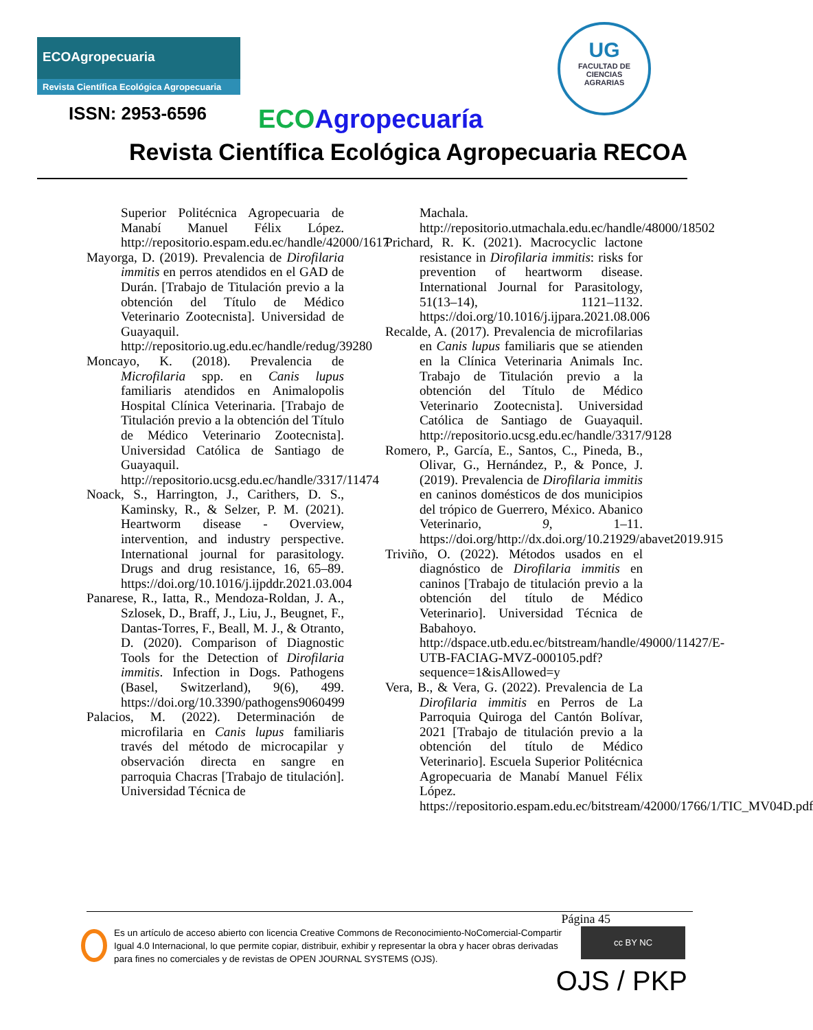ECOAgropecuaria
Revista Científica Ecológica Agropecuaria
UG
FACULTAD DE
CIENCIAS
AGRARIAS
ISSN: 2953-6596 ECO Agropecuaría
Revista Científica Ecológica Agropecuaria RECOA
Superior Politécnica Agropecuaria de Manabí Manuel Félix López. http://repositorio.espam.edu.ec/handle/42000/1617
Mayorga, D. (2019). Prevalencia de Dirofilaria immitis en perros atendidos en el GAD de Durán. [Trabajo de Titulación previo a la obtención del Título de Médico Veterinario Zootecnista]. Universidad de Guayaquil. http://repositorio.ug.edu.ec/handle/redug/39280
Moncayo, K. (2018). Prevalencia de Microfilaria spp. en Canis lupus familiaris atendidos en Animalopolis Hospital Clínica Veterinaria. [Trabajo de Titulación previo a la obtención del Título de Médico Veterinario Zootecnista]. Universidad Católica de Santiago de Guayaquil. http://repositorio.ucsg.edu.ec/handle/3317/11474
Noack, S., Harrington, J., Carithers, D. S., Kaminsky, R., & Selzer, P. M. (2021). Heartworm disease - Overview, intervention, and industry perspective. International journal for parasitology. Drugs and drug resistance, 16, 65–89. https://doi.org/10.1016/j.ijpddr.2021.03.004
Panarese, R., Iatta, R., Mendoza-Roldan, J. A., Szlosek, D., Braff, J., Liu, J., Beugnet, F., Dantas-Torres, F., Beall, M. J., & Otranto, D. (2020). Comparison of Diagnostic Tools for the Detection of Dirofilaria immitis. Infection in Dogs. Pathogens (Basel, Switzerland), 9(6), 499. https://doi.org/10.3390/pathogens9060499
Palacios, M. (2022). Determinación de microfilaria en Canis lupus familiaris través del método de microcapilar y observación directa en sangre en parroquia Chacras [Trabajo de titulación]. Universidad Técnica de
Machala. http://repositorio.utmachala.edu.ec/handle/48000/18502
Prichard, R. K. (2021). Macrocyclic lactone resistance in Dirofilaria immitis: risks for prevention of heartworm disease. International Journal for Parasitology, 51(13–14), 1121–1132. https://doi.org/10.1016/j.ijpara.2021.08.006
Recalde, A. (2017). Prevalencia de microfilarias en Canis lupus familiaris que se atienden en la Clínica Veterinaria Animals Inc. Trabajo de Titulación previo a la obtención del Título de Médico Veterinario Zootecnista]. Universidad Católica de Santiago de Guayaquil. http://repositorio.ucsg.edu.ec/handle/3317/9128
Romero, P., García, E., Santos, C., Pineda, B., Olivar, G., Hernández, P., & Ponce, J. (2019). Prevalencia de Dirofilaria immitis en caninos domésticos de dos municipios del trópico de Guerrero, México. Abanico Veterinario, 9, 1–11. https://doi.org/http://dx.doi.org/10.21929/abavet2019.915
Triviño, O. (2022). Métodos usados en el diagnóstico de Dirofilaria immitis en caninos [Trabajo de titulación previo a la obtención del título de Médico Veterinario]. Universidad Técnica de Babahoyo. http://dspace.utb.edu.ec/bitstream/handle/49000/11427/E-UTB-FACIAG-MVZ-000105.pdf?sequence=1&isAllowed=y
Vera, B., & Vera, G. (2022). Prevalencia de La Dirofilaria immitis en Perros de La Parroquia Quiroga del Cantón Bolívar, 2021 [Trabajo de titulación previo a la obtención del título de Médico Veterinario]. Escuela Superior Politécnica Agropecuaria de Manabí Manuel Félix López. https://repositorio.espam.edu.ec/bitstream/42000/1766/1/TIC_MV04D.pdf
Página 45
Es un artículo de acceso abierto con licencia Creative Commons de Reconocimiento-NoComercial-Compartir Igual 4.0 Internacional, lo que permite copiar, distribuir, exhibir y representar la obra y hacer obras derivadas para fines no comerciales y de revistas de OPEN JOURNAL SYSTEMS (OJS).
cc BY NC
OJS / PKP